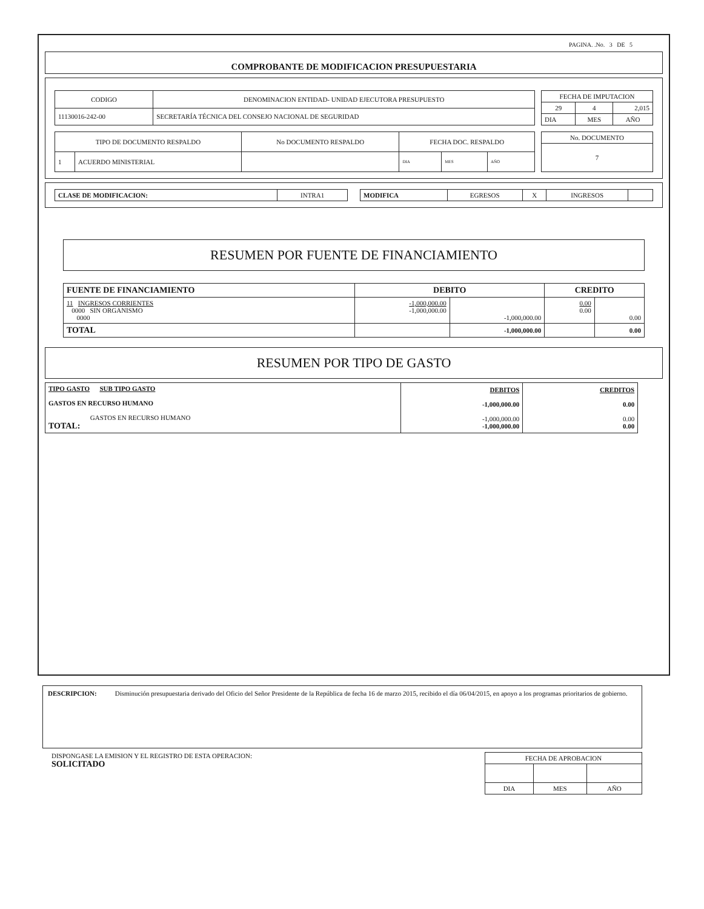PAGINA. .No. 3 DE 5
COMPROBANTE DE MODIFICACION PRESUPUESTARIA
| CODIGO | DENOMINACION ENTIDAD- UNIDAD EJECUTORA PRESUPUESTO |
| 11130016-242-00 | SECRETARÍA TÉCNICA DEL CONSEJO NACIONAL DE SEGURIDAD |
| FECHA DE IMPUTACION | | |
| 29 | 4 | 2,015 |
| DIA | MES | AÑO |
| TIPO DE DOCUMENTO RESPALDO | | No DOCUMENTO RESPALDO | FECHA DOC. RESPALDO | | |
| 1 | ACUERDO MINISTERIAL | | DIA | MES | AÑO |
| No. DOCUMENTO |
| 7 |
| CLASE DE MODIFICACION: | INTRA1 |
| MODIFICA | EGRESOS | X | INGRESOS | |
RESUMEN POR FUENTE DE FINANCIAMIENTO
| FUENTE DE FINANCIAMIENTO | DEBITO | | CREDITO | |
| --- | --- | --- | --- | --- |
| 11 INGRESOS CORRIENTES 0000 SIN ORGANISMO 0000 | -1,000,000.00 -1,000,000.00 | -1,000,000.00 | 0.00 0.00 | 0.00 |
| TOTAL | | -1,000,000.00 | | 0.00 |
RESUMEN POR TIPO DE GASTO
| TIPO GASTO SUB TIPO GASTO GASTOS EN RECURSO HUMANO GASTOS EN RECURSO HUMANO TOTAL: | DEBITOS -1,000,000.00 -1,000,000.00 -1,000,000.00 | CREDITOS 0.00 0.00 0.00 |
DESCRIPCION: Disminución presupuestaria derivado del Oficio del Señor Presidente de la República de fecha 16 de marzo 2015, recibido el día 06/04/2015, en apoyo a los programas prioritarios de gobierno.
DISPONGASE LA EMISION Y EL REGISTRO DE ESTA OPERACION:
SOLICITADO
| FECHA DE APROBACION | | |
| DIA | MES | AÑO |